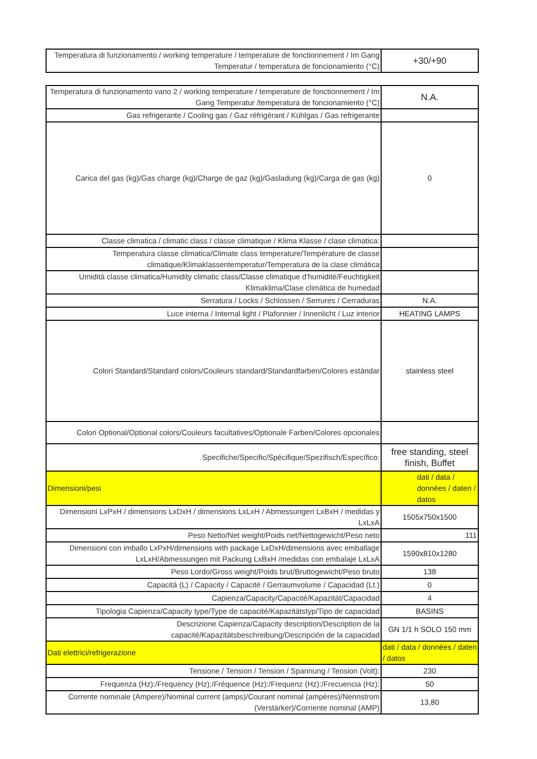| Temperatura di funzionamento / working temperature / temperature de fonctionnement / Im Gang Temperatur / temperatura de foncionamiento (°C) | +30/+90 |
| Temperatura di funzionamento vano 2 / working temperature / temperature de fonctionnement / Im Gang Temperatur /temperatura de foncionamiento (°C) | N.A. |
| Gas refrigerante / Cooling gas / Gaz réfrigérant / Kühlgas / Gas refrigerante | |
| Carica del gas (kg)/Gas charge (kg)/Charge de gaz (kg)/Gasladung (kg)/Carga de gas (kg) | 0 |
| Classe climatica / climatic class / classe climatique / Klima Klasse / clase climatica: | |
| Temperatura classe climatica/Climate class temperature/Température de classe climatique/Klimaklassentemperatur/Temperatura de la clase climática | |
| Umidità classe climatica/Humidity climatic class/Classe climatique d'humidité/Feuchtigkeit Klimaklima/Clase climática de humedad | |
| Serratura / Locks / Schlossen / Serrures / Cerraduras | N.A. |
| Luce interna / Internal light / Plafonnier / Innenlicht / Luz interior | HEATING LAMPS |
| Colori Standard/Standard colors/Couleurs standard/Standardfarben/Colores estándar | stainless steel |
| Colori Optional/Optional colors/Couleurs facultatives/Optionale Farben/Colores opcionales | |
| Specifiche/Specific/Spécifique/Spezifisch/Específico: | free standing, steel finish, Buffet |
| Dimensioni/pesi | dati / data / données / daten / datos |
| Dimensioni LxPxH / dimensions LxDxH / dimensions LxLxH / Abmessungen LxBxH / medidas y LxLxA | 1505x750x1500 |
| Peso Netto/Net weight/Poids net/Nettogewicht/Peso neto | 111 |
| Dimensioni con imballo LxPxH/dimensions with package LxDxH/dimensions avec emballage LxLxH/Abmessungen mit Packung LxBxH /medidas con embalaje LxLxA | 1590x810x1280 |
| Peso Lordo/Gross weight/Poids brut/Bruttogewicht/Peso bruto | 138 |
| Capacità (L) / Capacity / Capacité / Gerraumvolume / Capacidad (Lt.) | 0 |
| Capienza/Capacity/Capacité/Kapazität/Capacidad | 4 |
| Tipologia Capienza/Capacity type/Type de capacité/Kapazitätstyp/Tipo de capacidad | BASINS |
| Descrizione Capienza/Capacity description/Description de la capacité/Kapazitätsbeschreibung/Descripción de la capacidad | GN 1/1 h SOLO 150 mm |
| Dati elettrici/refrigerazione | dati / data / données / daten / datos |
| Tensione / Tension / Tension / Spannung / Tension (Volt): | 230 |
| Frequenza (Hz):/Frequency (Hz):/Fréquence (Hz):/Frequenz (Hz):/Frecuencia (Hz): | 50 |
| Corrente nominale (Ampere)/Nominal current (amps)/Courant nominal (ampères)/Nennstrom (Verstärker)/Corriente nominal (AMP) | 13,80 |